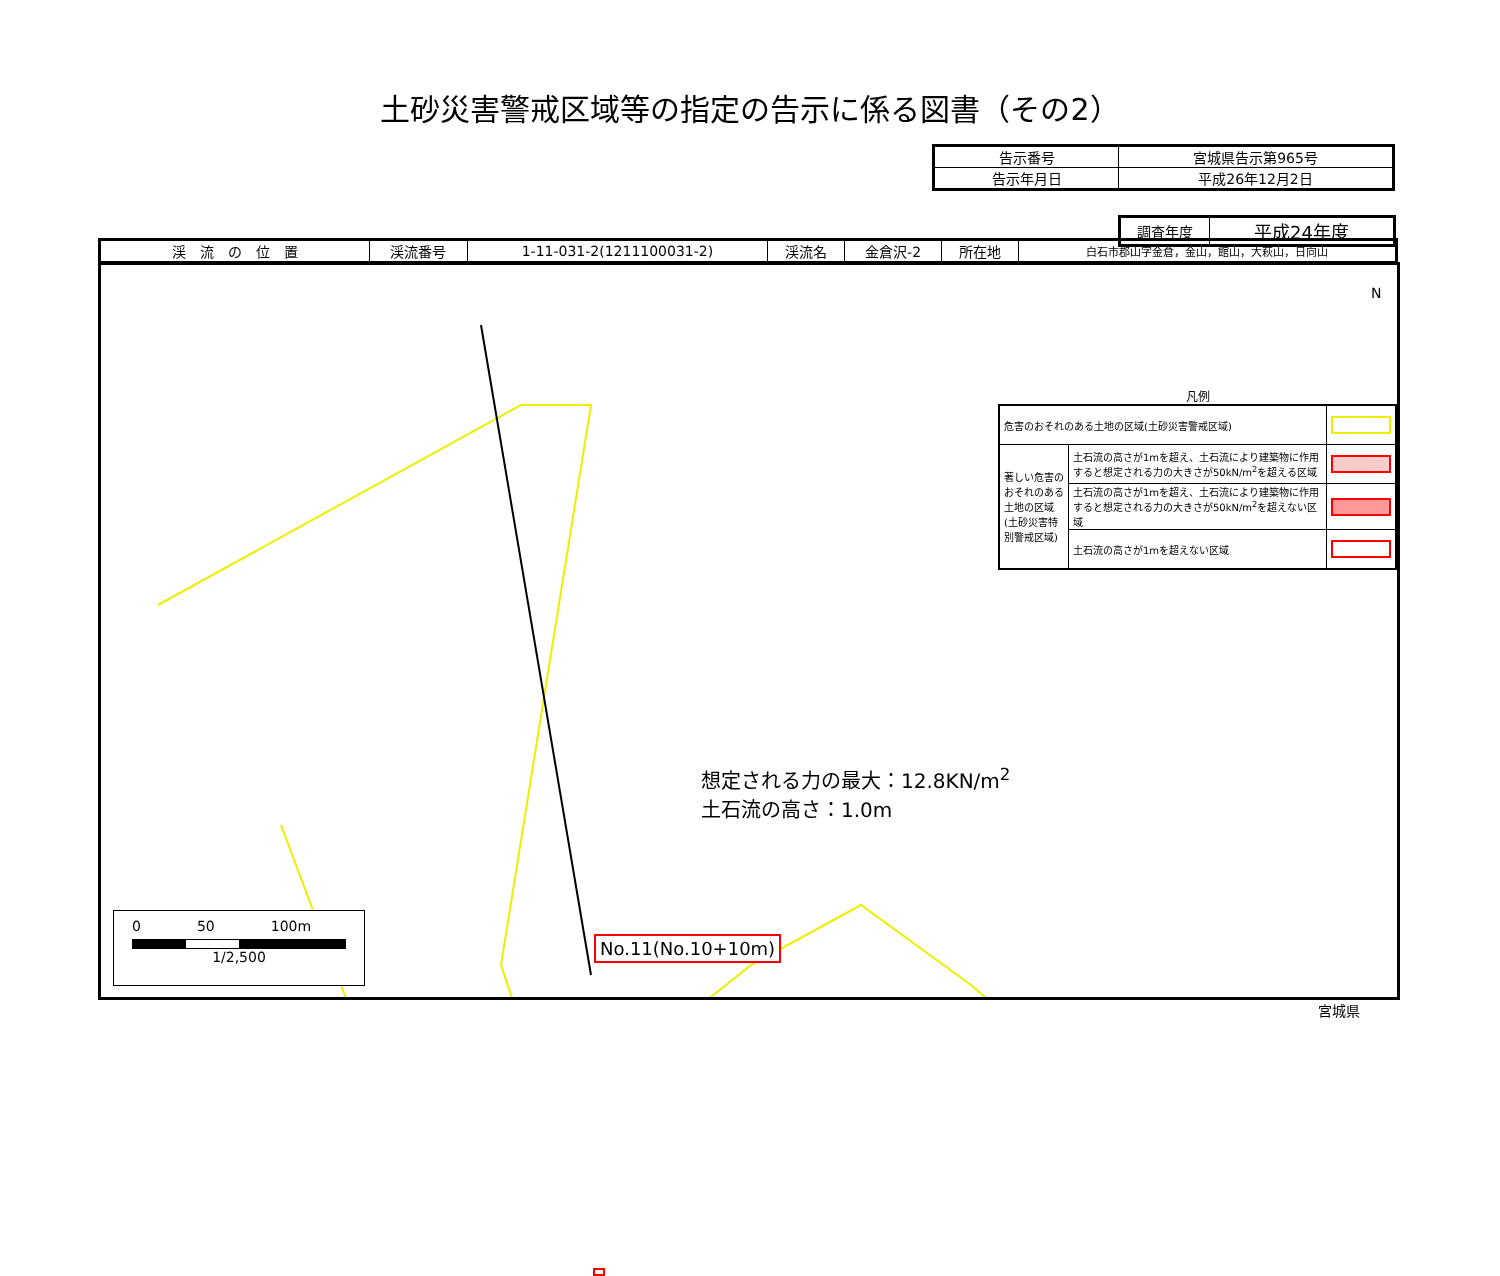土砂災害警戒区域等の指定の告示に係る図書（その2）
| 告示番号 | 宮城県告示第965号 |
| 告示年月日 | 平成26年12月2日 |
| 調査年度 | 平成24年度 |
| 渓 流 の 位 置 | 渓流番号 | 1-11-031-2(1211100031-2) | 渓流名 | 金倉沢-2 | 所在地 | 白石市郡山字金倉，金山，館山，大萩山，日向山 |
想定される力の最大：12.8KN/m<sup>2</sup>
土石流の高さ：1.0m
N
凡例
| 危害のおそれのある土地の区域(土砂災害警戒区域) | | |
| 著しい危害のおそれのある土地の区域(土砂災害特別警戒区域) | 土石流の高さが1mを超え、土石流により建築物に作用すると想定される力の大きさが50kN/m<sup>2</sup>を超える区域 | |
| | 土石流の高さが1mを超え、土石流により建築物に作用すると想定される力の大きさが50kN/m<sup>2</sup>を超えない区域 | |
| | 土石流の高さが1mを超えない区域 | |
0　　　　50　　　　100m
1/2,500
No.11(No.10+10m)
宮城県